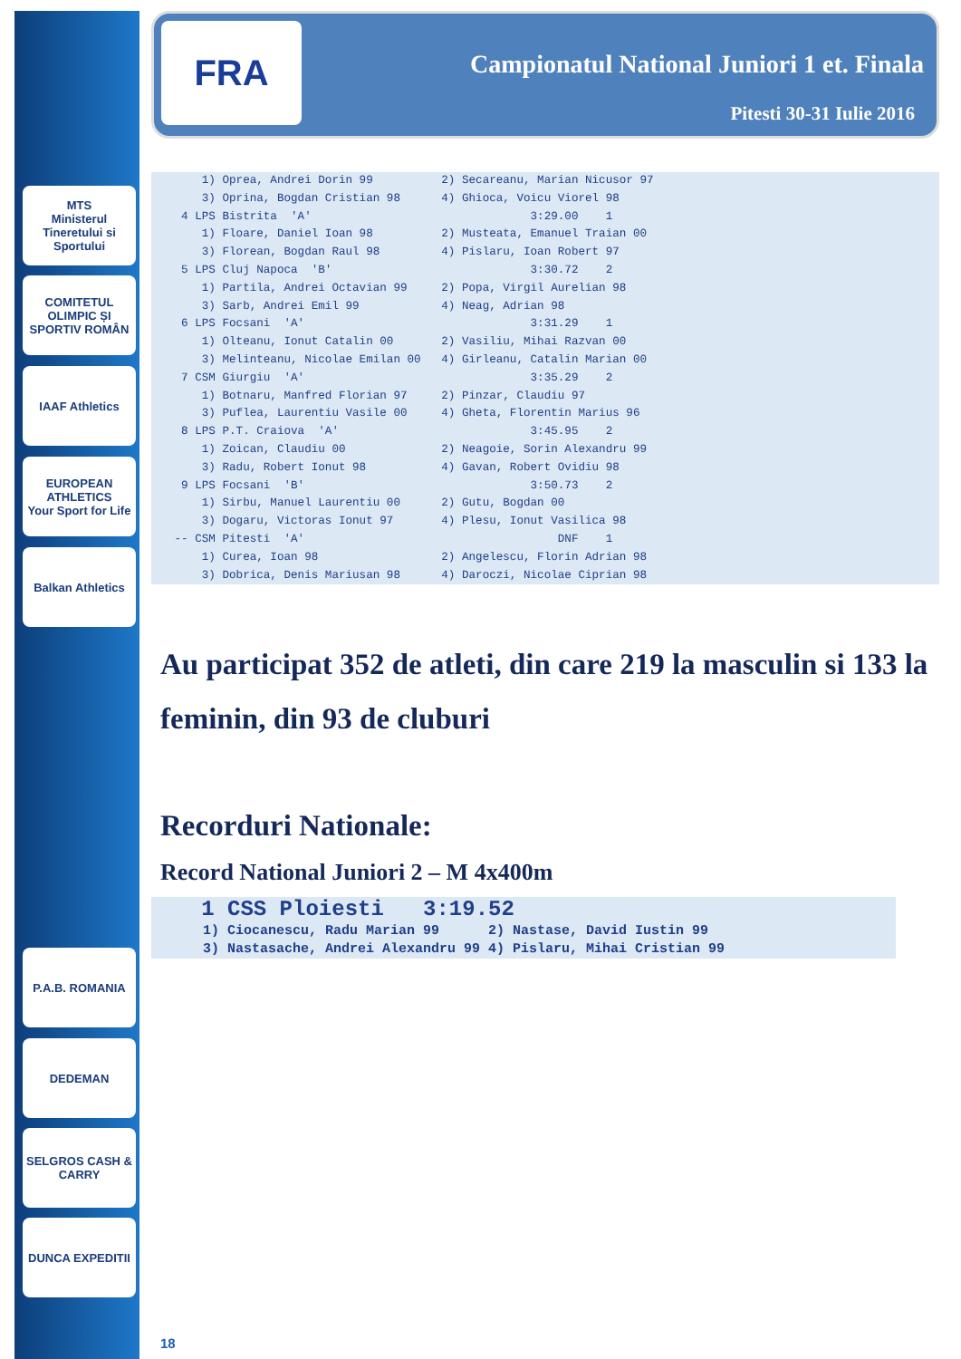MTS
Ministerul Tineretului si Sportului
COMITETUL OLIMPIC ȘI SPORTIV ROMÂN
IAAF Athletics
EUROPEAN ATHLETICS
Your Sport for Life
Balkan Athletics
P.A.B. ROMANIA
DEDEMAN
SELGROS CASH & CARRY
DUNCA EXPEDITII
FRA
Campionatul National Juniori 1 et. Finala
Pitesti 30-31 Iulie 2016
     1) Oprea, Andrei Dorin 99          2) Secareanu, Marian Nicusor 97
     3) Oprina, Bogdan Cristian 98      4) Ghioca, Voicu Viorel 98
  4 LPS Bistrita  'A'                                3:29.00    1
     1) Floare, Daniel Ioan 98          2) Musteata, Emanuel Traian 00
     3) Florean, Bogdan Raul 98         4) Pislaru, Ioan Robert 97
  5 LPS Cluj Napoca  'B'                             3:30.72    2
     1) Partila, Andrei Octavian 99     2) Popa, Virgil Aurelian 98
     3) Sarb, Andrei Emil 99            4) Neag, Adrian 98
  6 LPS Focsani  'A'                                 3:31.29    1
     1) Olteanu, Ionut Catalin 00       2) Vasiliu, Mihai Razvan 00
     3) Melinteanu, Nicolae Emilan 00   4) Girleanu, Catalin Marian 00
  7 CSM Giurgiu  'A'                                 3:35.29    2
     1) Botnaru, Manfred Florian 97     2) Pinzar, Claudiu 97
     3) Puflea, Laurentiu Vasile 00     4) Gheta, Florentin Marius 96
  8 LPS P.T. Craiova  'A'                            3:45.95    2
     1) Zoican, Claudiu 00              2) Neagoie, Sorin Alexandru 99
     3) Radu, Robert Ionut 98           4) Gavan, Robert Ovidiu 98
  9 LPS Focsani  'B'                                 3:50.73    2
     1) Sirbu, Manuel Laurentiu 00      2) Gutu, Bogdan 00
     3) Dogaru, Victoras Ionut 97       4) Plesu, Ionut Vasilica 98
 -- CSM Pitesti  'A'                                     DNF    1
     1) Curea, Ioan 98                  2) Angelescu, Florin Adrian 98
     3) Dobrica, Denis Mariusan 98      4) Daroczi, Nicolae Ciprian 98
Au participat 352 de atleti, din care 219 la masculin si 133 la feminin, din 93 de cluburi
Recorduri Nationale:
Record National Juniori 2 – M 4x400m
   1 CSS Ploiesti   3:19.52
     1) Ciocanescu, Radu Marian 99      2) Nastase, David Iustin 99
     3) Nastasache, Andrei Alexandru 99 4) Pislaru, Mihai Cristian 99
18